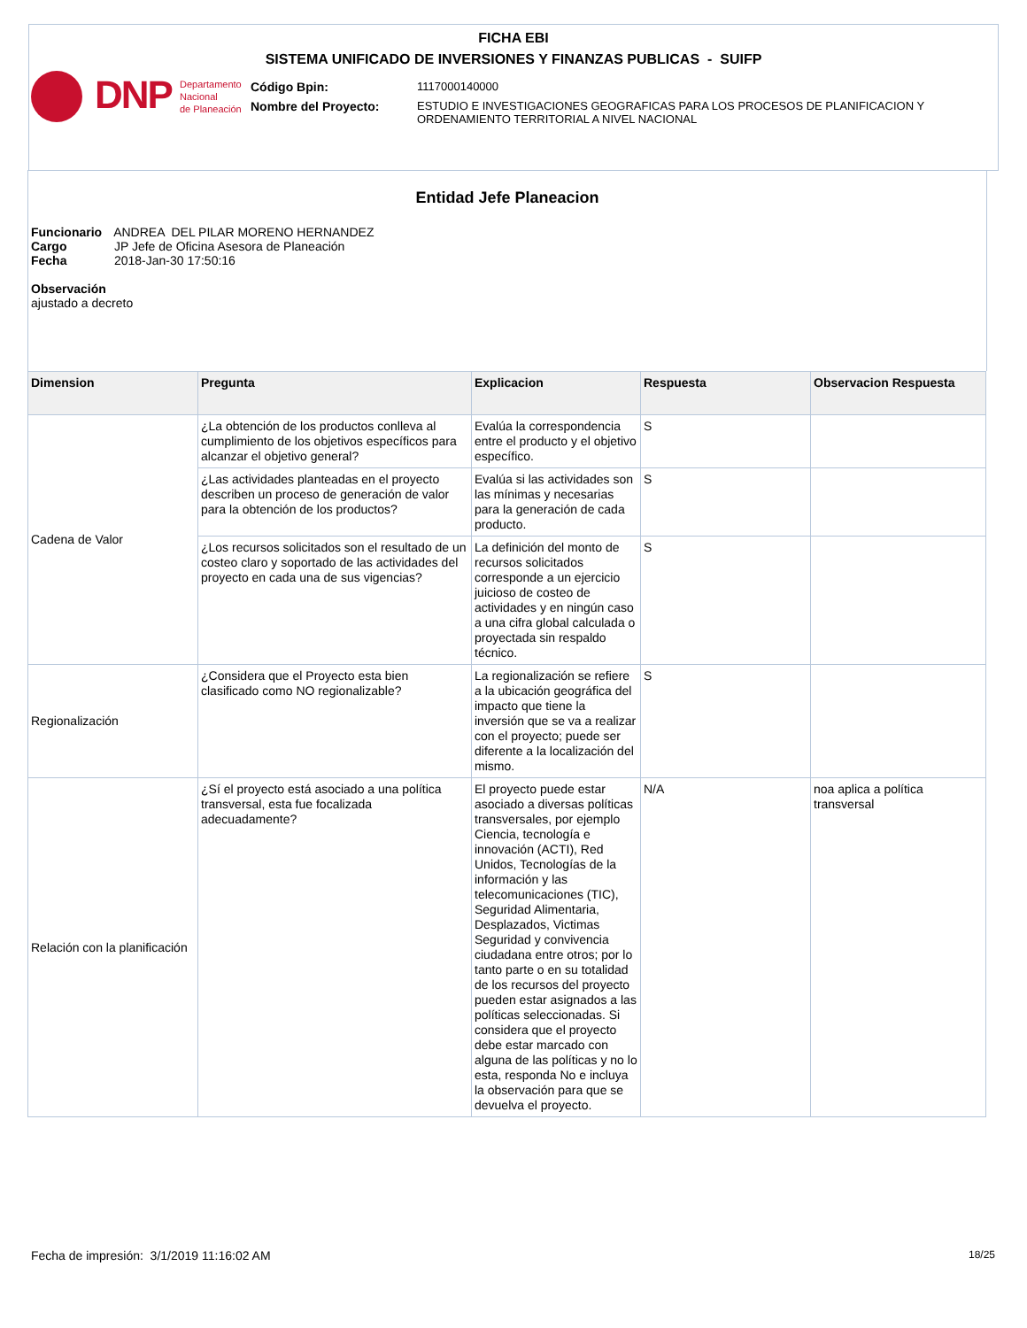FICHA EBI
SISTEMA UNIFICADO DE INVERSIONES Y FINANZAS PUBLICAS - SUIFP
DNP
Departamento
Nacional
de Planeación
Código Bpin: 1117000140000
Nombre del Proyecto: ESTUDIO E INVESTIGACIONES GEOGRAFICAS PARA LOS PROCESOS DE PLANIFICACION Y ORDENAMIENTO TERRITORIAL A NIVEL NACIONAL
Entidad Jefe Planeacion
| Funcionario | ANDREA DEL PILAR MORENO HERNANDEZ |
| Cargo | JP Jefe de Oficina Asesora de Planeación |
| Fecha | 2018-Jan-30 17:50:16 |
Observación
ajustado a decreto
| Dimension | Pregunta | Explicacion | Respuesta | Observacion Respuesta |
| --- | --- | --- | --- | --- |
| Cadena de Valor | ¿La obtención de los productos conlleva al cumplimiento de los objetivos específicos para alcanzar el objetivo general? | Evalúa la correspondencia entre el producto y el objetivo específico. | S | |
| | ¿Las actividades planteadas en el proyecto describen un proceso de generación de valor para la obtención de los productos? | Evalúa si las actividades son las mínimas y necesarias para la generación de cada producto. | S | |
| | ¿Los recursos solicitados son el resultado de un costeo claro y soportado de las actividades del proyecto en cada una de sus vigencias? | La definición del monto de recursos solicitados corresponde a un ejercicio juicioso de costeo de actividades y en ningún caso a una cifra global calculada o proyectada sin respaldo técnico. | S | |
| Regionalización | ¿Considera que el Proyecto esta bien clasificado como NO regionalizable? | La regionalización se refiere a la ubicación geográfica del impacto que tiene la inversión que se va a realizar con el proyecto; puede ser diferente a la localización del mismo. | S | |
| Relación con la planificación | ¿Sí el proyecto está asociado a una política transversal, esta fue focalizada adecuadamente? | El proyecto puede estar asociado a diversas políticas transversales, por ejemplo Ciencia, tecnología e innovación (ACTI), Red Unidos, Tecnologías de la información y las telecomunicaciones (TIC), Seguridad Alimentaria, Desplazados, Victimas Seguridad y convivencia ciudadana entre otros; por lo tanto parte o en su totalidad de los recursos del proyecto pueden estar asignados a las políticas seleccionadas. Si considera que el proyecto debe estar marcado con alguna de las políticas y no lo esta, responda No e incluya la observación para que se devuelva el proyecto. | N/A | noa aplica a política transversal |
Fecha de impresión: 3/1/2019 11:16:02 AM
18/25